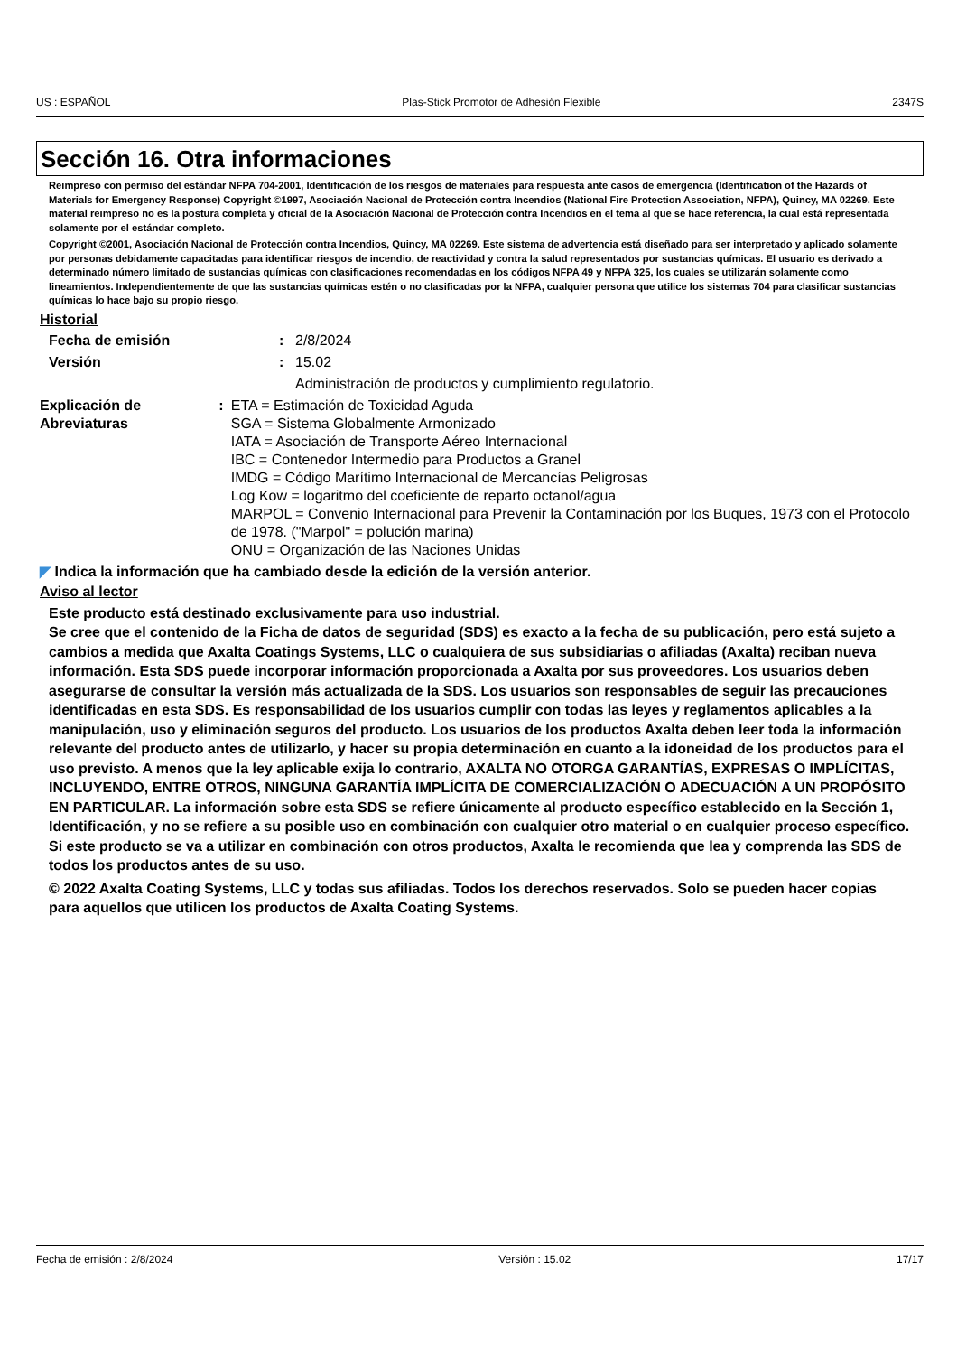US : ESPAÑOL Plas-Stick Promotor de Adhesión Flexible 2347S
Sección 16. Otra informaciones
Reimpreso con permiso del estándar NFPA 704-2001, Identificación de los riesgos de materiales para respuesta ante casos de emergencia (Identification of the Hazards of Materials for Emergency Response) Copyright ©1997, Asociación Nacional de Protección contra Incendios (National Fire Protection Association, NFPA), Quincy, MA 02269. Este material reimpreso no es la postura completa y oficial de la Asociación Nacional de Protección contra Incendios en el tema al que se hace referencia, la cual está representada solamente por el estándar completo.
Copyright ©2001, Asociación Nacional de Protección contra Incendios, Quincy, MA 02269. Este sistema de advertencia está diseñado para ser interpretado y aplicado solamente por personas debidamente capacitadas para identificar riesgos de incendio, de reactividad y contra la salud representados por sustancias químicas. El usuario es derivado a determinado número limitado de sustancias químicas con clasificaciones recomendadas en los códigos NFPA 49 y NFPA 325, los cuales se utilizarán solamente como lineamientos. Independientemente de que las sustancias químicas estén o no clasificadas por la NFPA, cualquier persona que utilice los sistemas 704 para clasificar sustancias químicas lo hace bajo su propio riesgo.
Historial
Fecha de emisión : 2/8/2024
Versión : 15.02
Administración de productos y cumplimiento regulatorio.
Explicación de Abreviaturas : ETA = Estimación de Toxicidad Aguda
SGA = Sistema Globalmente Armonizado
IATA = Asociación de Transporte Aéreo Internacional
IBC = Contenedor Intermedio para Productos a Granel
IMDG = Código Marítimo Internacional de Mercancías Peligrosas
Log Kow = logaritmo del coeficiente de reparto octanol/agua
MARPOL = Convenio Internacional para Prevenir la Contaminación por los Buques, 1973 con el Protocolo de 1978. ("Marpol" = polución marina)
ONU = Organización de las Naciones Unidas
◤ Indica la información que ha cambiado desde la edición de la versión anterior.
Aviso al lector
Este producto está destinado exclusivamente para uso industrial.
Se cree que el contenido de la Ficha de datos de seguridad (SDS) es exacto a la fecha de su publicación, pero está sujeto a cambios a medida que Axalta Coatings Systems, LLC o cualquiera de sus subsidiarias o afiliadas (Axalta) reciban nueva información. Esta SDS puede incorporar información proporcionada a Axalta por sus proveedores. Los usuarios deben asegurarse de consultar la versión más actualizada de la SDS. Los usuarios son responsables de seguir las precauciones identificadas en esta SDS. Es responsabilidad de los usuarios cumplir con todas las leyes y reglamentos aplicables a la manipulación, uso y eliminación seguros del producto. Los usuarios de los productos Axalta deben leer toda la información relevante del producto antes de utilizarlo, y hacer su propia determinación en cuanto a la idoneidad de los productos para el uso previsto. A menos que la ley aplicable exija lo contrario, AXALTA NO OTORGA GARANTÍAS, EXPRESAS O IMPLÍCITAS, INCLUYENDO, ENTRE OTROS, NINGUNA GARANTÍA IMPLÍCITA DE COMERCIALIZACIÓN O ADECUACIÓN A UN PROPÓSITO EN PARTICULAR. La información sobre esta SDS se refiere únicamente al producto específico establecido en la Sección 1, Identificación, y no se refiere a su posible uso en combinación con cualquier otro material o en cualquier proceso específico. Si este producto se va a utilizar en combinación con otros productos, Axalta le recomienda que lea y comprenda las SDS de todos los productos antes de su uso.
© 2022 Axalta Coating Systems, LLC y todas sus afiliadas. Todos los derechos reservados. Solo se pueden hacer copias para aquellos que utilicen los productos de Axalta Coating Systems.
Fecha de emisión : 2/8/2024 Versión : 15.02 17/17